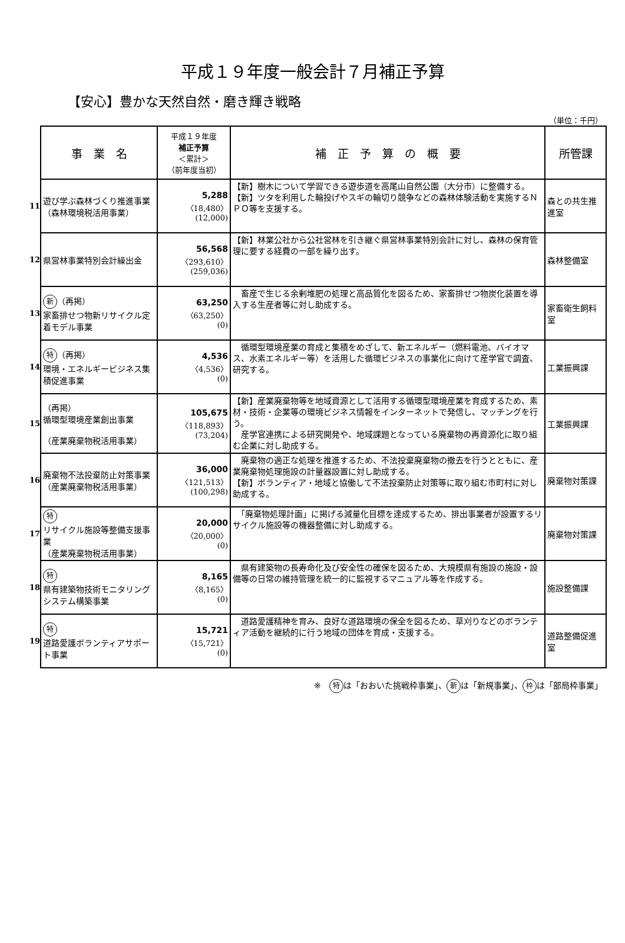平成１９年度一般会計７月補正予算
【安心】豊かな天然自然・磨き輝き戦略
（単位：千円）
| | 事 業 名 | 平成１９年度 補正予算 ＜累計＞ （前年度当初） | 補 正 予 算 の 概 要 | 所管課 |
| 11 | 遊び学ぶ森林づくり推進事業 （森林環境税活用事業） | 5,288 〈18,480〉 (12,000) | 【新】樹木について学習できる遊歩道を高尾山自然公園（大分市）に整備する。 【新】ツタを利用した輪投げやスギの輪切り競争などの森林体験活動を実施するＮＰＯ等を支援する。 | 森との共生推進室 |
| 12 | 県営林事業特別会計繰出金 | 56,568 〈293,610〉 (259,036) | 【新】林業公社から公社営林を引き継ぐ県営林事業特別会計に対し、森林の保育管理に要する経費の一部を繰り出す。 | 森林整備室 |
| 13 | 新 （再掲） 家畜排せつ物新リサイクル定着モデル事業 | 63,250 〈63,250〉 (0) | 畜産で生じる余剰堆肥の処理と高品質化を図るため、家畜排せつ物炭化装置を導入する生産者等に対し助成する。 | 家畜衛生飼料室 |
| 14 | 特 （再掲） 環境・エネルギービジネス集積促進事業 | 4,536 〈4,536〉 (0) | 循環型環境産業の育成と集積をめざして、新エネルギー（燃料電池、バイオマス、水素エネルギー等）を活用した循環ビジネスの事業化に向けて産学官で調査、研究する。 | 工業振興課 |
| 15 | （再掲） 循環型環境産業創出事業 （産業廃棄物税活用事業） | 105,675 〈118,893〉 (73,204) | 【新】産業廃棄物等を地域資源として活用する循環型環境産業を育成するため、素材・技術・企業等の環境ビジネス情報をインターネットで発信し、マッチングを行う。 産学官連携による研究開発や、地域課題となっている廃棄物の再資源化に取り組む企業に対し助成する。 | 工業振興課 |
| 16 | 廃棄物不法投棄防止対策事業 （産業廃棄物税活用事業） | 36,000 〈121,513〉 (100,298) | 廃棄物の適正な処理を推進するため、不法投棄廃棄物の撤去を行うとともに、産業廃棄物処理施設の計量器設置に対し助成する。 【新】ボランティア・地域と協働して不法投棄防止対策等に取り組む市町村に対し助成する。 | 廃棄物対策課 |
| 17 | 特 リサイクル施設等整備支援事業 （産業廃棄物税活用事業） | 20,000 〈20,000〉 (0) | 「廃棄物処理計画」に掲げる減量化目標を達成するため、排出事業者が設置するリサイクル施設等の機器整備に対し助成する。 | 廃棄物対策課 |
| 18 | 特 県有建築物技術モニタリングシステム構築事業 | 8,165 〈8,165〉 (0) | 県有建築物の長寿命化及び安全性の確保を図るため、大規模県有施設の施設・設備等の日常の維持管理を統一的に監視するマニュアル等を作成する。 | 施設整備課 |
| 19 | 特 道路愛護ボランティアサポート事業 | 15,721 〈15,721〉 (0) | 道路愛護精神を育み、良好な道路環境の保全を図るため、草刈りなどのボランティア活動を継続的に行う地域の団体を育成・支援する。 | 道路整備促進室 |
※　特 は「おおいた挑戦枠事業」、 新 は「新規事業」、 枠 は「部局枠事業」